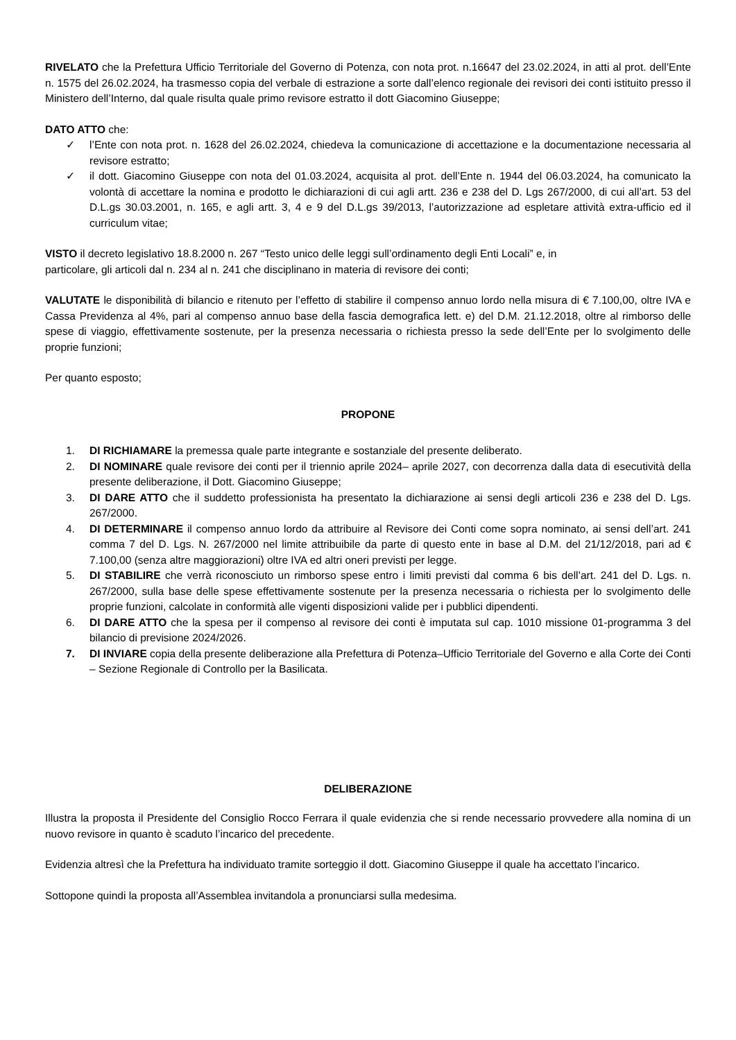RIVELATO che la Prefettura Ufficio Territoriale del Governo di Potenza, con nota prot. n.16647 del 23.02.2024, in atti al prot. dell’Ente n. 1575 del 26.02.2024, ha trasmesso copia del verbale di estrazione a sorte dall’elenco regionale dei revisori dei conti istituito presso il Ministero dell’Interno, dal quale risulta quale primo revisore estratto il dott Giacomino Giuseppe;
DATO ATTO che:
✓ l’Ente con nota prot. n. 1628 del 26.02.2024, chiedeva la comunicazione di accettazione e la documentazione necessaria al revisore estratto;
✓ il dott. Giacomino Giuseppe con nota del 01.03.2024, acquisita al prot. dell’Ente n. 1944 del 06.03.2024, ha comunicato la volontà di accettare la nomina e prodotto le dichiarazioni di cui agli artt. 236 e 238 del D. Lgs 267/2000, di cui all’art. 53 del D.L.gs 30.03.2001, n. 165, e agli artt. 3, 4 e 9 del D.L.gs 39/2013, l’autorizzazione ad espletare attività extra-ufficio ed il curriculum vitae;
VISTO il decreto legislativo 18.8.2000 n. 267 “Testo unico delle leggi sull’ordinamento degli Enti Locali” e, in
particolare, gli articoli dal n. 234 al n. 241 che disciplinano in materia di revisore dei conti;
VALUTATE le disponibilità di bilancio e ritenuto per l’effetto di stabilire il compenso annuo lordo nella misura di € 7.100,00, oltre IVA e Cassa Previdenza al 4%, pari al compenso annuo base della fascia demografica lett. e) del D.M. 21.12.2018, oltre al rimborso delle spese di viaggio, effettivamente sostenute, per la presenza necessaria o richiesta presso la sede dell’Ente per lo svolgimento delle proprie funzioni;
Per quanto esposto;
PROPONE
1. DI RICHIAMARE la premessa quale parte integrante e sostanziale del presente deliberato.
2. DI NOMINARE quale revisore dei conti per il triennio aprile 2024– aprile 2027, con decorrenza dalla data di esecutività della presente deliberazione, il Dott. Giacomino Giuseppe;
3. DI DARE ATTO che il suddetto professionista ha presentato la dichiarazione ai sensi degli articoli 236 e 238 del D. Lgs. 267/2000.
4. DI DETERMINARE il compenso annuo lordo da attribuire al Revisore dei Conti come sopra nominato, ai sensi dell’art. 241 comma 7 del D. Lgs. N. 267/2000 nel limite attribuibile da parte di questo ente in base al D.M. del 21/12/2018, pari ad € 7.100,00 (senza altre maggiorazioni) oltre IVA ed altri oneri previsti per legge.
5. DI STABILIRE che verrà riconosciuto un rimborso spese entro i limiti previsti dal comma 6 bis dell’art. 241 del D. Lgs. n. 267/2000, sulla base delle spese effettivamente sostenute per la presenza necessaria o richiesta per lo svolgimento delle proprie funzioni, calcolate in conformità alle vigenti disposizioni valide per i pubblici dipendenti.
6. DI DARE ATTO che la spesa per il compenso al revisore dei conti è imputata sul cap. 1010 missione 01-programma 3 del bilancio di previsione 2024/2026.
7. DI INVIARE copia della presente deliberazione alla Prefettura di Potenza–Ufficio Territoriale del Governo e alla Corte dei Conti – Sezione Regionale di Controllo per la Basilicata.
DELIBERAZIONE
Illustra la proposta il Presidente del Consiglio Rocco Ferrara il quale evidenzia che si rende necessario provvedere alla nomina di un nuovo revisore in quanto è scaduto l’incarico del precedente.
Evidenzia altresì che la Prefettura ha individuato tramite sorteggio il dott. Giacomino Giuseppe il quale ha accettato l’incarico.
Sottopone quindi la proposta all’Assemblea invitandola a pronunciarsi sulla medesima.